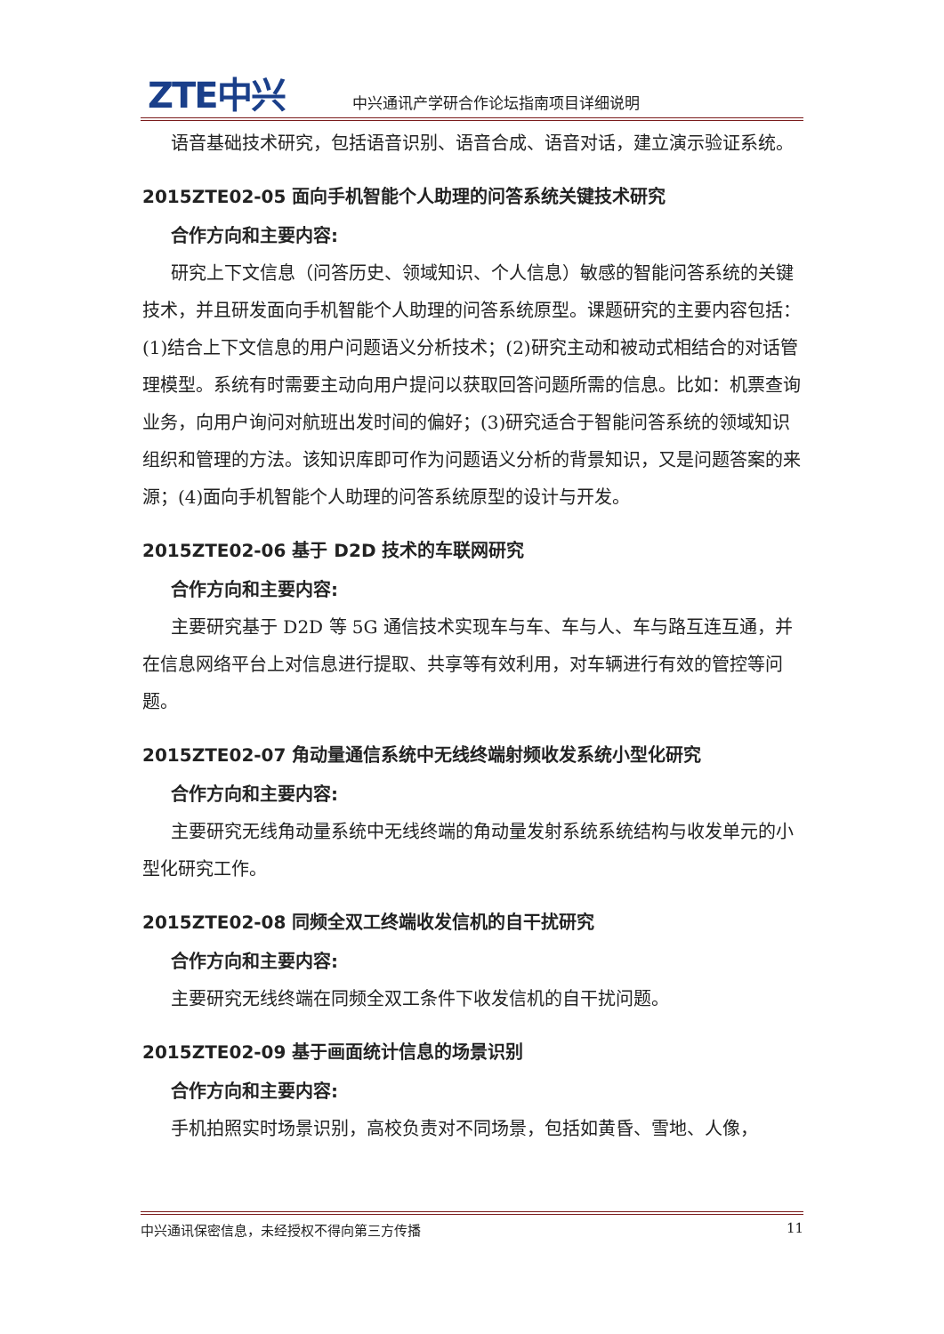ZTE中兴
中兴通讯产学研合作论坛指南项目详细说明
语音基础技术研究，包括语音识别、语音合成、语音对话，建立演示验证系统。
2015ZTE02-05 面向手机智能个人助理的问答系统关键技术研究
合作方向和主要内容:
研究上下文信息（问答历史、领域知识、个人信息）敏感的智能问答系统的关键技术，并且研发面向手机智能个人助理的问答系统原型。课题研究的主要内容包括：(1)结合上下文信息的用户问题语义分析技术；(2)研究主动和被动式相结合的对话管理模型。系统有时需要主动向用户提问以获取回答问题所需的信息。比如：机票查询业务，向用户询问对航班出发时间的偏好；(3)研究适合于智能问答系统的领域知识组织和管理的方法。该知识库即可作为问题语义分析的背景知识，又是问题答案的来源；(4)面向手机智能个人助理的问答系统原型的设计与开发。
2015ZTE02-06 基于 D2D 技术的车联网研究
合作方向和主要内容:
主要研究基于 D2D 等 5G 通信技术实现车与车、车与人、车与路互连互通，并在信息网络平台上对信息进行提取、共享等有效利用，对车辆进行有效的管控等问题。
2015ZTE02-07 角动量通信系统中无线终端射频收发系统小型化研究
合作方向和主要内容:
主要研究无线角动量系统中无线终端的角动量发射系统系统结构与收发单元的小型化研究工作。
2015ZTE02-08 同频全双工终端收发信机的自干扰研究
合作方向和主要内容:
主要研究无线终端在同频全双工条件下收发信机的自干扰问题。
2015ZTE02-09 基于画面统计信息的场景识别
合作方向和主要内容:
手机拍照实时场景识别，高校负责对不同场景，包括如黄昏、雪地、人像，
中兴通讯保密信息，未经授权不得向第三方传播 11